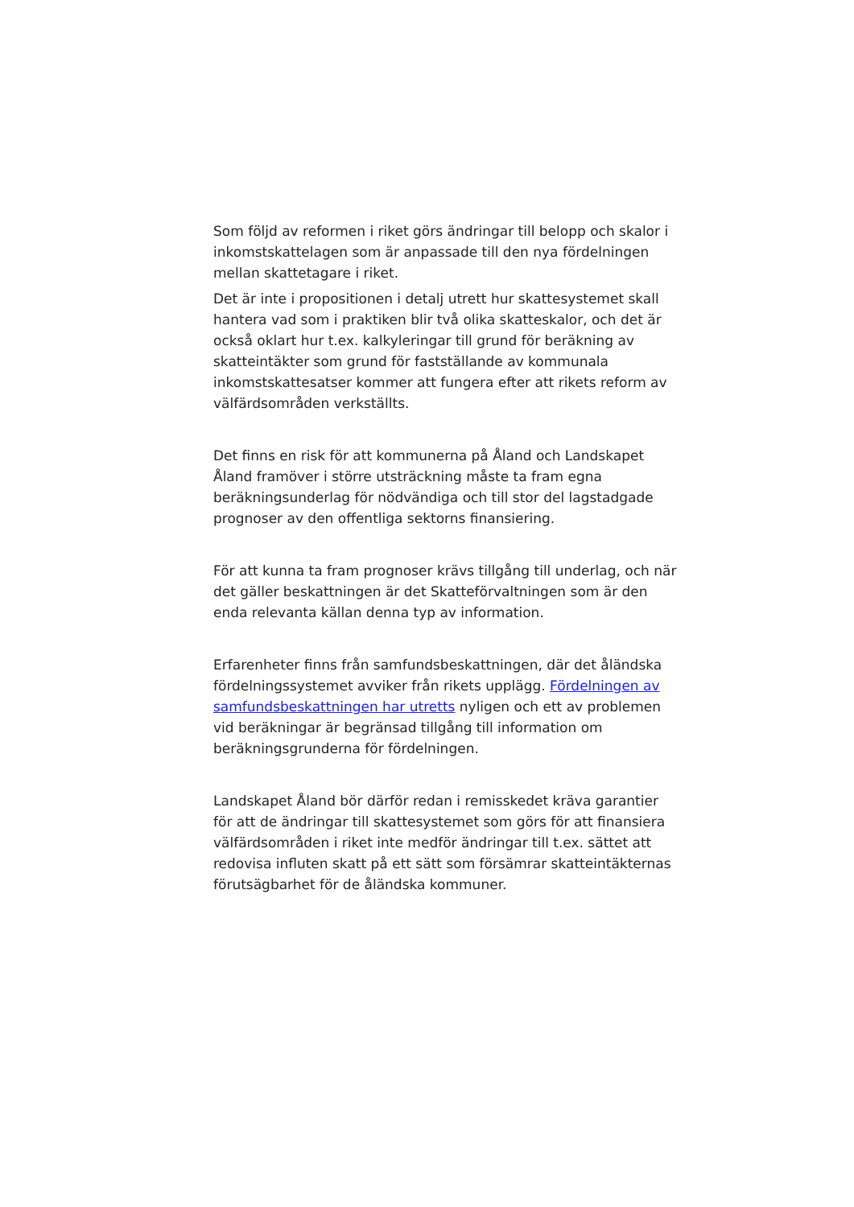Som följd av reformen i riket görs ändringar till belopp och skalor i inkomstskattelagen som är anpassade till den nya fördelningen mellan skattetagare i riket.
Det är inte i propositionen i detalj utrett hur skattesystemet skall hantera vad som i praktiken blir två olika skatteskalor, och det är också oklart hur t.ex. kalkyleringar till grund för beräkning av skatteintäkter som grund för fastställande av kommunala inkomstskattesatser kommer att fungera efter att rikets reform av välfärdsområden verkställts.
Det finns en risk för att kommunerna på Åland och Landskapet Åland framöver i större utsträckning måste ta fram egna beräkningsunderlag för nödvändiga och till stor del lagstadgade prognoser av den offentliga sektorns finansiering.
För att kunna ta fram prognoser krävs tillgång till underlag, och när det gäller beskattningen är det Skatteförvaltningen som är den enda relevanta källan denna typ av information.
Erfarenheter finns från samfundsbeskattningen, där det åländska fördelningssystemet avviker från rikets upplägg. Fördelningen av samfundsbeskattningen har utretts nyligen och ett av problemen vid beräkningar är begränsad tillgång till information om beräkningsgrunderna för fördelningen.
Landskapet Åland bör därför redan i remisskedet kräva garantier för att de ändringar till skattesystemet som görs för att finansiera välfärdsområden i riket inte medför ändringar till t.ex. sättet att redovisa influten skatt på ett sätt som försämrar skatteintäkternas förutsägbarhet för de åländska kommuner.